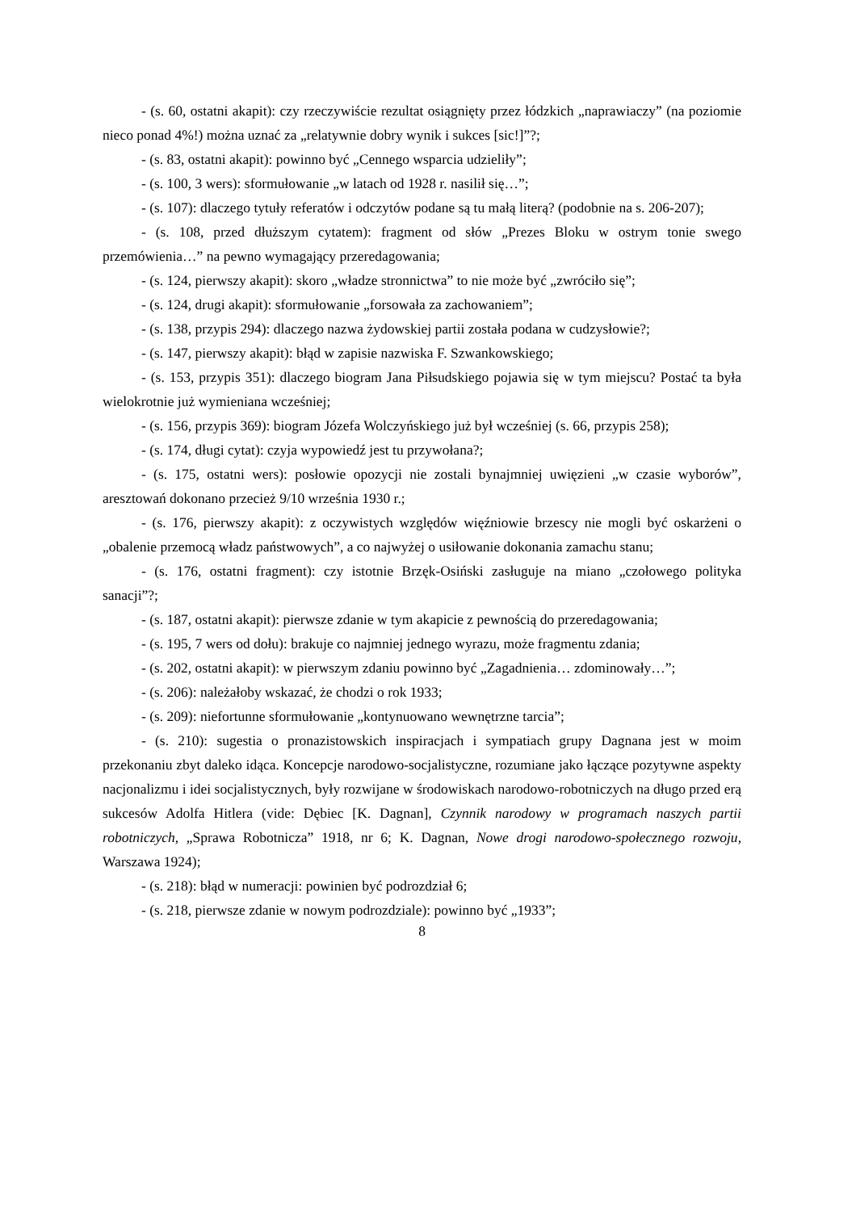- (s. 60, ostatni akapit): czy rzeczywiście rezultat osiągnięty przez łódzkich „naprawiaczy” (na poziomie nieco ponad 4%!) można uznać za „relatywnie dobry wynik i sukces [sic!]”?;
- (s. 83, ostatni akapit): powinno być „Cennego wsparcia udzieliły”;
- (s. 100, 3 wers): sformułowanie „w latach od 1928 r. nasilił się…”;
- (s. 107): dlaczego tytuły referatów i odczytów podane są tu małą literą? (podobnie na s. 206-207);
- (s. 108, przed dłuższym cytatem): fragment od słów „Prezes Bloku w ostrym tonie swego przemówienia…” na pewno wymagający przeredagowania;
- (s. 124, pierwszy akapit): skoro „władze stronnictwa” to nie może być „zwróciło się”;
- (s. 124, drugi akapit): sformułowanie „forsowała za zachowaniem”;
- (s. 138, przypis 294): dlaczego nazwa żydowskiej partii została podana w cudzysłowie?;
- (s. 147, pierwszy akapit): błąd w zapisie nazwiska F. Szwankowskiego;
- (s. 153, przypis 351): dlaczego biogram Jana Piłsudskiego pojawia się w tym miejscu? Postać ta była wielokrotnie już wymieniana wcześniej;
- (s. 156, przypis 369): biogram Józefa Wolczyńskiego już był wcześniej (s. 66, przypis 258);
- (s. 174, długi cytat): czyja wypowiedź jest tu przywołana?;
- (s. 175, ostatni wers): posłowie opozycji nie zostali bynajmniej uwięzieni „w czasie wyborów”, aresztowań dokonano przecież 9/10 września 1930 r.;
- (s. 176, pierwszy akapit): z oczywistych względów więźniowie brzescy nie mogli być oskarżeni o „obalenie przemocą władz państwowych”, a co najwyżej o usiłowanie dokonania zamachu stanu;
- (s. 176, ostatni fragment): czy istotnie Brzęk-Osiński zasługuje na miano „czołowego polityka sanacji”?;
- (s. 187, ostatni akapit): pierwsze zdanie w tym akapicie z pewnością do przeredagowania;
- (s. 195, 7 wers od dołu): brakuje co najmniej jednego wyrazu, może fragmentu zdania;
- (s. 202, ostatni akapit): w pierwszym zdaniu powinno być „Zagadnienia… zdominowały…”;
- (s. 206): należałoby wskazać, że chodzi o rok 1933;
- (s. 209): niefortunne sformułowanie „kontynuowano wewnętrzne tarcia”;
- (s. 210): sugestia o pronazistowskich inspiracjach i sympatiach grupy Dagnana jest w moim przekonaniu zbyt daleko idąca. Koncepcje narodowo-socjalistyczne, rozumiane jako łączące pozytywne aspekty nacjonalizmu i idei socjalistycznych, były rozwijane w środowiskach narodowo-robotniczych na długo przed erą sukcesów Adolfa Hitlera (vide: Dębiec [K. Dagnan], Czynnik narodowy w programach naszych partii robotniczych, „Sprawa Robotnicza” 1918, nr 6; K. Dagnan, Nowe drogi narodowo-społecznego rozwoju, Warszawa 1924);
- (s. 218): błąd w numeracji: powinien być podrozdział 6;
- (s. 218, pierwsze zdanie w nowym podrozdziale): powinno być „1933”;
8